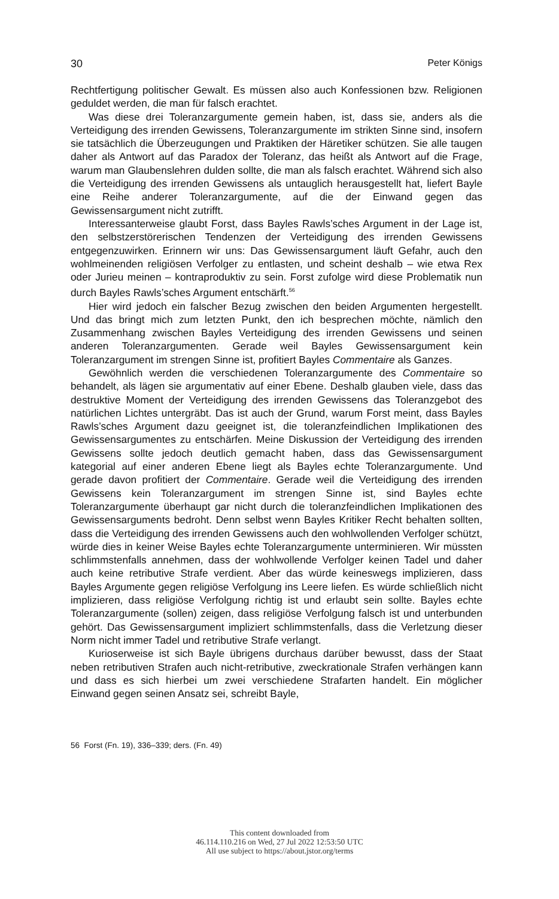30 Peter Königs
Rechtfertigung politischer Gewalt. Es müssen also auch Konfessionen bzw. Religionen geduldet werden, die man für falsch erachtet.
Was diese drei Toleranzargumente gemein haben, ist, dass sie, anders als die Verteidigung des irrenden Gewissens, Toleranzargumente im strikten Sinne sind, insofern sie tatsächlich die Überzeugungen und Praktiken der Häretiker schützen. Sie alle taugen daher als Antwort auf das Paradox der Toleranz, das heißt als Antwort auf die Frage, warum man Glaubenslehren dulden sollte, die man als falsch erachtet. Während sich also die Verteidigung des irrenden Gewissens als untauglich herausgestellt hat, liefert Bayle eine Reihe anderer Toleranzargumente, auf die der Einwand gegen das Gewissensargument nicht zutrifft.
Interessanterweise glaubt Forst, dass Bayles Rawls’sches Argument in der Lage ist, den selbstzerstörerischen Tendenzen der Verteidigung des irrenden Gewissens entgegenzuwirken. Erinnern wir uns: Das Gewissensargument läuft Gefahr, auch den wohlmeinenden religiösen Verfolger zu entlasten, und scheint deshalb – wie etwa Rex oder Jurieu meinen – kontraproduktiv zu sein. Forst zufolge wird diese Problematik nun durch Bayles Rawls’sches Argument entschärft.<sup>56</sup>
Hier wird jedoch ein falscher Bezug zwischen den beiden Argumenten hergestellt. Und das bringt mich zum letzten Punkt, den ich besprechen möchte, nämlich den Zusammenhang zwischen Bayles Verteidigung des irrenden Gewissens und seinen anderen Toleranzargumenten. Gerade weil Bayles Gewissensargument kein Toleranzargument im strengen Sinne ist, profitiert Bayles Commentaire als Ganzes.
Gewöhnlich werden die verschiedenen Toleranzargumente des Commentaire so behandelt, als lägen sie argumentativ auf einer Ebene. Deshalb glauben viele, dass das destruktive Moment der Verteidigung des irrenden Gewissens das Toleranzgebot des natürlichen Lichtes untergräbt. Das ist auch der Grund, warum Forst meint, dass Bayles Rawls’sches Argument dazu geeignet ist, die toleranzfeindlichen Implikationen des Gewissensargumentes zu entschärfen. Meine Diskussion der Verteidigung des irrenden Gewissens sollte jedoch deutlich gemacht haben, dass das Gewissensargument kategorial auf einer anderen Ebene liegt als Bayles echte Toleranzargumente. Und gerade davon profitiert der Commentaire. Gerade weil die Verteidigung des irrenden Gewissens kein Toleranzargument im strengen Sinne ist, sind Bayles echte Toleranzargumente überhaupt gar nicht durch die toleranzfeindlichen Implikationen des Gewissensarguments bedroht. Denn selbst wenn Bayles Kritiker Recht behalten sollten, dass die Verteidigung des irrenden Gewissens auch den wohlwollenden Verfolger schützt, würde dies in keiner Weise Bayles echte Toleranzargumente unterminieren. Wir müssten schlimmstenfalls annehmen, dass der wohlwollende Verfolger keinen Tadel und daher auch keine retributive Strafe verdient. Aber das würde keineswegs implizieren, dass Bayles Argumente gegen religiöse Verfolgung ins Leere liefen. Es würde schließlich nicht implizieren, dass religiöse Verfolgung richtig ist und erlaubt sein sollte. Bayles echte Toleranzargumente (sollen) zeigen, dass religiöse Verfolgung falsch ist und unterbunden gehört. Das Gewissensargument impliziert schlimmstenfalls, dass die Verletzung dieser Norm nicht immer Tadel und retributive Strafe verlangt.
Kurioserweise ist sich Bayle übrigens durchaus darüber bewusst, dass der Staat neben retributiven Strafen auch nicht-retributive, zweckrationale Strafen verhängen kann und dass es sich hierbei um zwei verschiedene Strafarten handelt. Ein möglicher Einwand gegen seinen Ansatz sei, schreibt Bayle,
56 Forst (Fn. 19), 336–339; ders. (Fn. 49)
This content downloaded from
46.114.110.216 on Wed, 27 Jul 2022 12:53:50 UTC
All use subject to https://about.jstor.org/terms